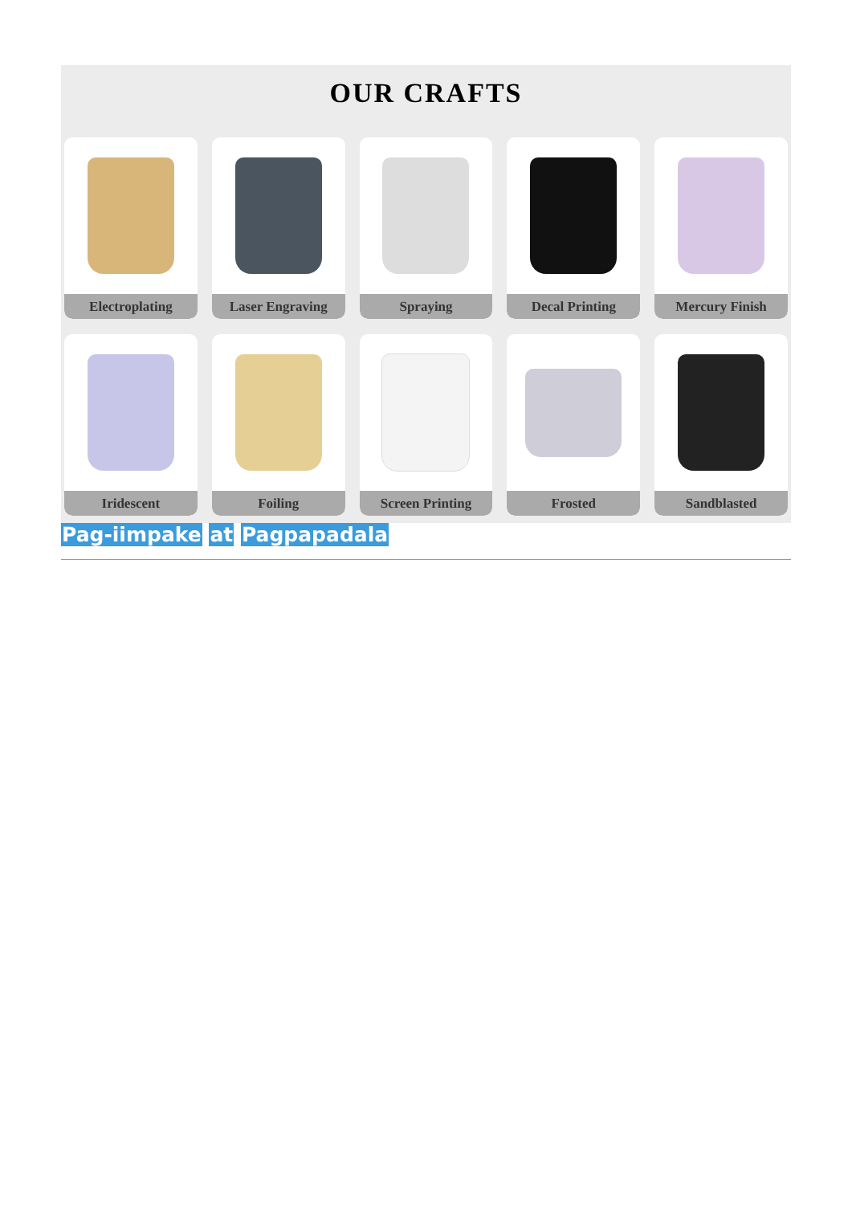OUR CRAFTS
Electroplating
Laser Engraving
Spraying
Decal Printing
Mercury Finish
Iridescent
Foiling
Screen Printing
Frosted
Sandblasted
Pag-iimpake at Pagpapadala